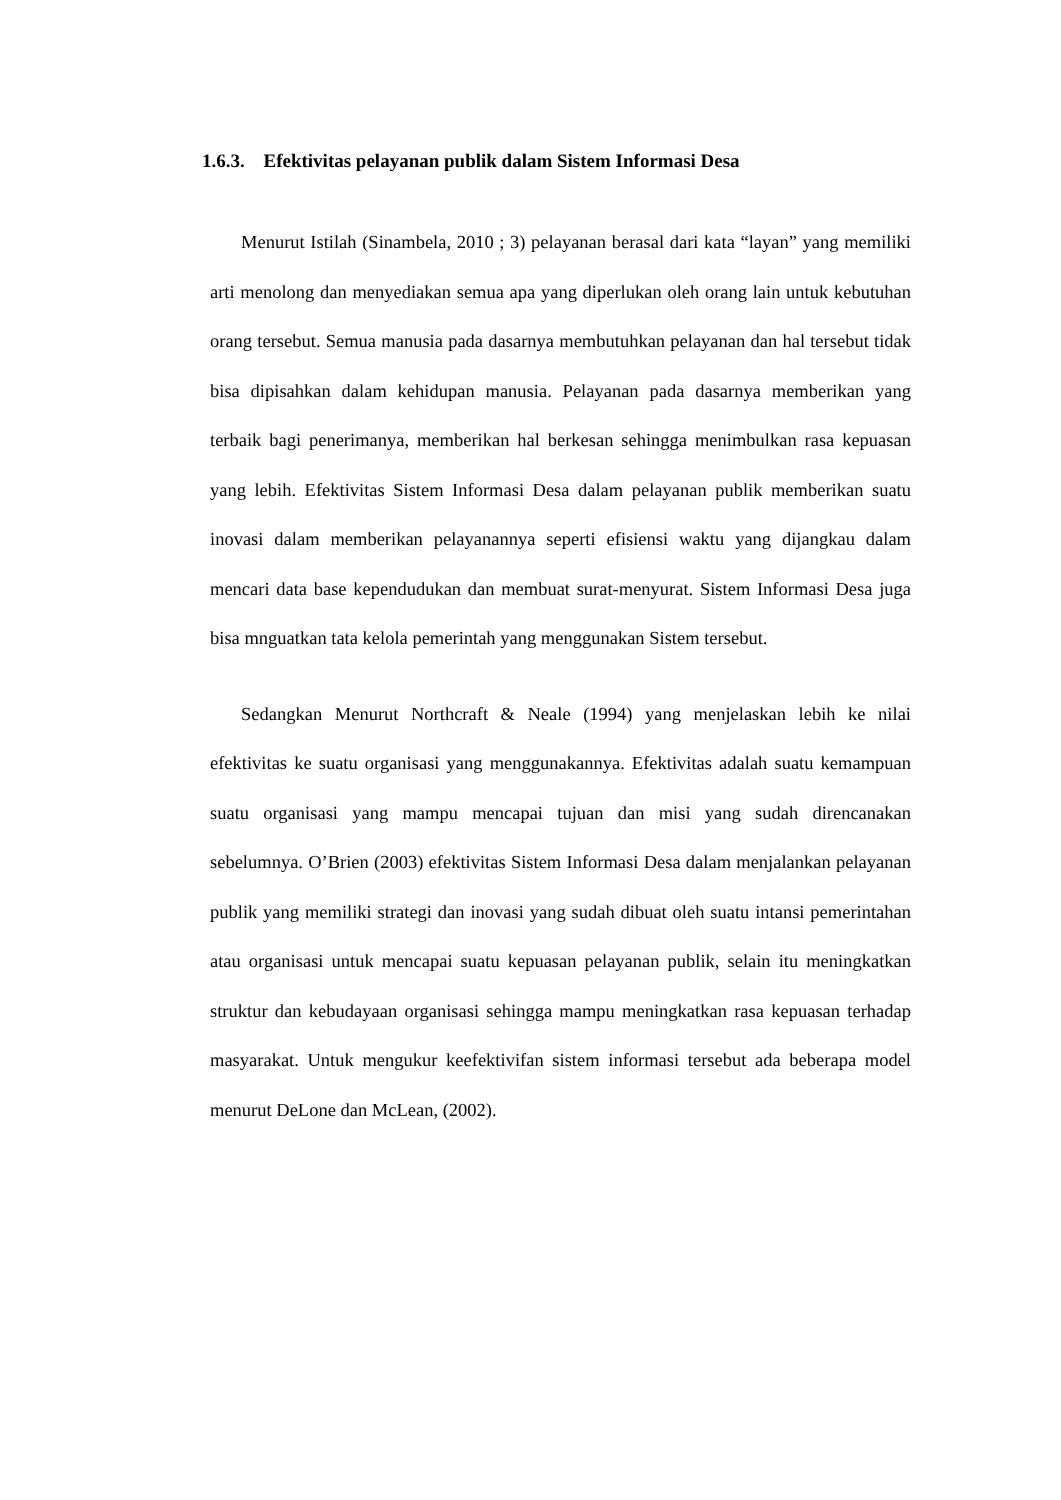1.6.3. Efektivitas pelayanan publik dalam Sistem Informasi Desa
Menurut Istilah (Sinambela, 2010 ; 3) pelayanan berasal dari kata “layan” yang memiliki arti menolong dan menyediakan semua apa yang diperlukan oleh orang lain untuk kebutuhan orang tersebut. Semua manusia pada dasarnya membutuhkan pelayanan dan hal tersebut tidak bisa dipisahkan dalam kehidupan manusia. Pelayanan pada dasarnya memberikan yang terbaik bagi penerimanya, memberikan hal berkesan sehingga menimbulkan rasa kepuasan yang lebih. Efektivitas Sistem Informasi Desa dalam pelayanan publik memberikan suatu inovasi dalam memberikan pelayanannya seperti efisiensi waktu yang dijangkau dalam mencari data base kependudukan dan membuat surat-menyurat. Sistem Informasi Desa juga bisa mnguatkan tata kelola pemerintah yang menggunakan Sistem tersebut.
Sedangkan Menurut Northcraft & Neale (1994) yang menjelaskan lebih ke nilai efektivitas ke suatu organisasi yang menggunakannya. Efektivitas adalah suatu kemampuan suatu organisasi yang mampu mencapai tujuan dan misi yang sudah direncanakan sebelumnya. O’Brien (2003) efektivitas Sistem Informasi Desa dalam menjalankan pelayanan publik yang memiliki strategi dan inovasi yang sudah dibuat oleh suatu intansi pemerintahan atau organisasi untuk mencapai suatu kepuasan pelayanan publik, selain itu meningkatkan struktur dan kebudayaan organisasi sehingga mampu meningkatkan rasa kepuasan terhadap masyarakat. Untuk mengukur keefektivifan sistem informasi tersebut ada beberapa model menurut DeLone dan McLean, (2002).